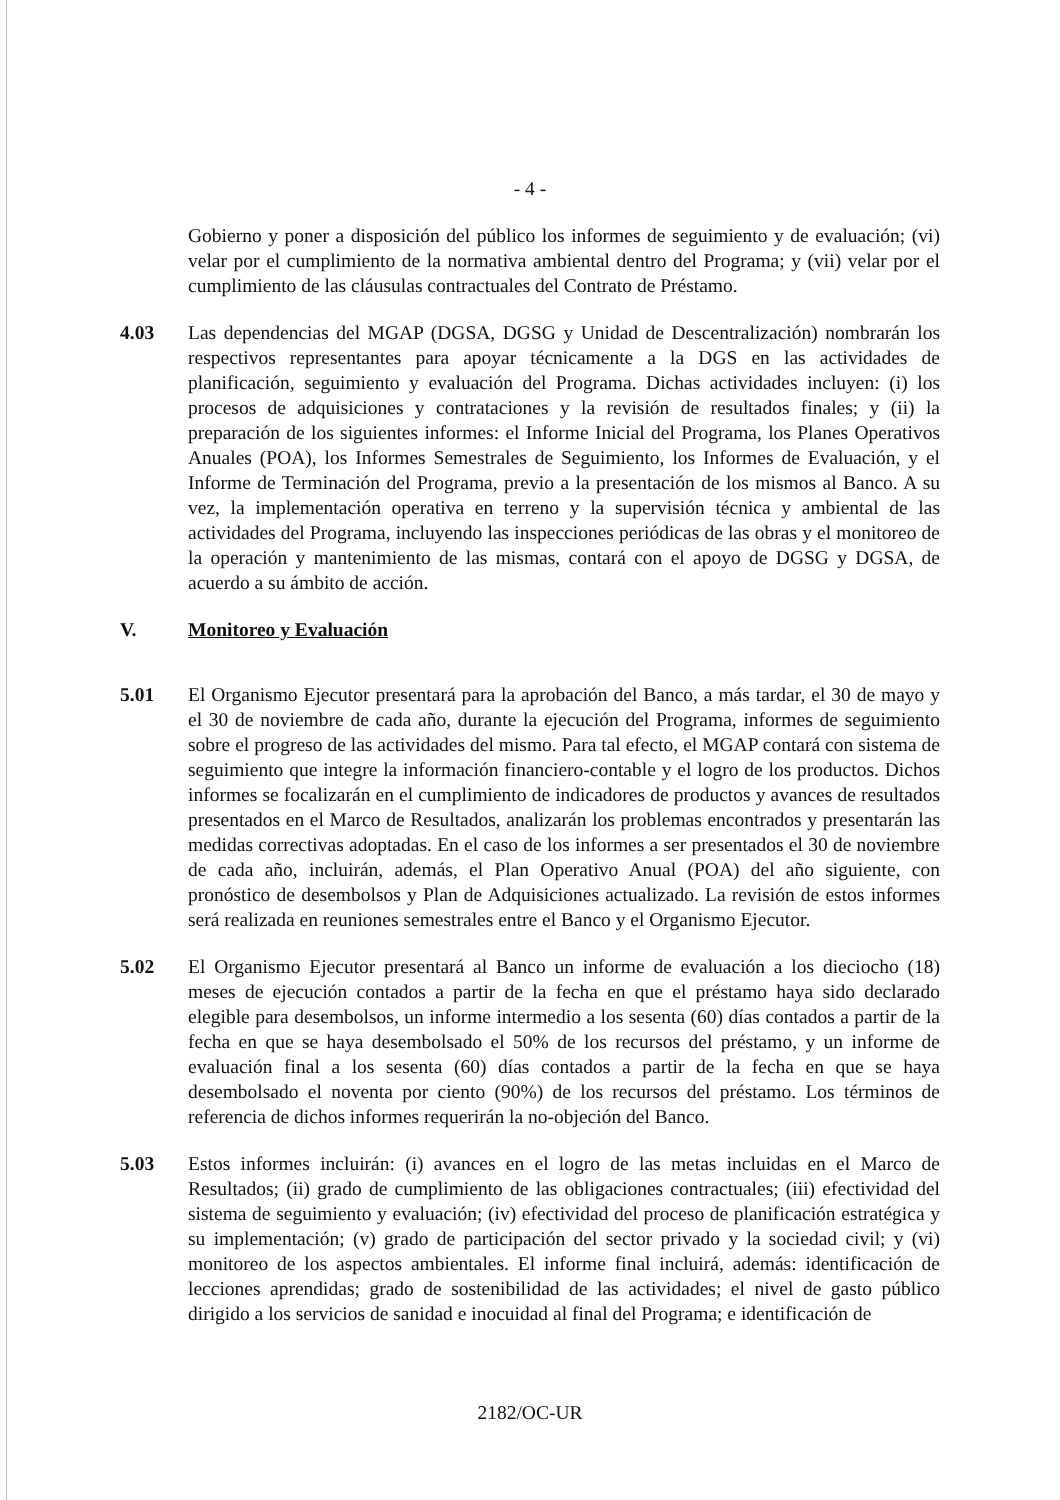- 4 -
Gobierno y poner a disposición del público los informes de seguimiento y de evaluación; (vi) velar por el cumplimiento de la normativa ambiental dentro del Programa; y (vii) velar por el cumplimiento de las cláusulas contractuales del Contrato de Préstamo.
4.03 Las dependencias del MGAP (DGSA, DGSG y Unidad de Descentralización) nombrarán los respectivos representantes para apoyar técnicamente a la DGS en las actividades de planificación, seguimiento y evaluación del Programa. Dichas actividades incluyen: (i) los procesos de adquisiciones y contrataciones y la revisión de resultados finales; y (ii) la preparación de los siguientes informes: el Informe Inicial del Programa, los Planes Operativos Anuales (POA), los Informes Semestrales de Seguimiento, los Informes de Evaluación, y el Informe de Terminación del Programa, previo a la presentación de los mismos al Banco. A su vez, la implementación operativa en terreno y la supervisión técnica y ambiental de las actividades del Programa, incluyendo las inspecciones periódicas de las obras y el monitoreo de la operación y mantenimiento de las mismas, contará con el apoyo de DGSG y DGSA, de acuerdo a su ámbito de acción.
V. Monitoreo y Evaluación
5.01 El Organismo Ejecutor presentará para la aprobación del Banco, a más tardar, el 30 de mayo y el 30 de noviembre de cada año, durante la ejecución del Programa, informes de seguimiento sobre el progreso de las actividades del mismo. Para tal efecto, el MGAP contará con sistema de seguimiento que integre la información financiero-contable y el logro de los productos. Dichos informes se focalizarán en el cumplimiento de indicadores de productos y avances de resultados presentados en el Marco de Resultados, analizarán los problemas encontrados y presentarán las medidas correctivas adoptadas. En el caso de los informes a ser presentados el 30 de noviembre de cada año, incluirán, además, el Plan Operativo Anual (POA) del año siguiente, con pronóstico de desembolsos y Plan de Adquisiciones actualizado. La revisión de estos informes será realizada en reuniones semestrales entre el Banco y el Organismo Ejecutor.
5.02 El Organismo Ejecutor presentará al Banco un informe de evaluación a los dieciocho (18) meses de ejecución contados a partir de la fecha en que el préstamo haya sido declarado elegible para desembolsos, un informe intermedio a los sesenta (60) días contados a partir de la fecha en que se haya desembolsado el 50% de los recursos del préstamo, y un informe de evaluación final a los sesenta (60) días contados a partir de la fecha en que se haya desembolsado el noventa por ciento (90%) de los recursos del préstamo. Los términos de referencia de dichos informes requerirán la no-objeción del Banco.
5.03 Estos informes incluirán: (i) avances en el logro de las metas incluidas en el Marco de Resultados; (ii) grado de cumplimiento de las obligaciones contractuales; (iii) efectividad del sistema de seguimiento y evaluación; (iv) efectividad del proceso de planificación estratégica y su implementación; (v) grado de participación del sector privado y la sociedad civil; y (vi) monitoreo de los aspectos ambientales. El informe final incluirá, además: identificación de lecciones aprendidas; grado de sostenibilidad de las actividades; el nivel de gasto público dirigido a los servicios de sanidad e inocuidad al final del Programa; e identificación de
2182/OC-UR